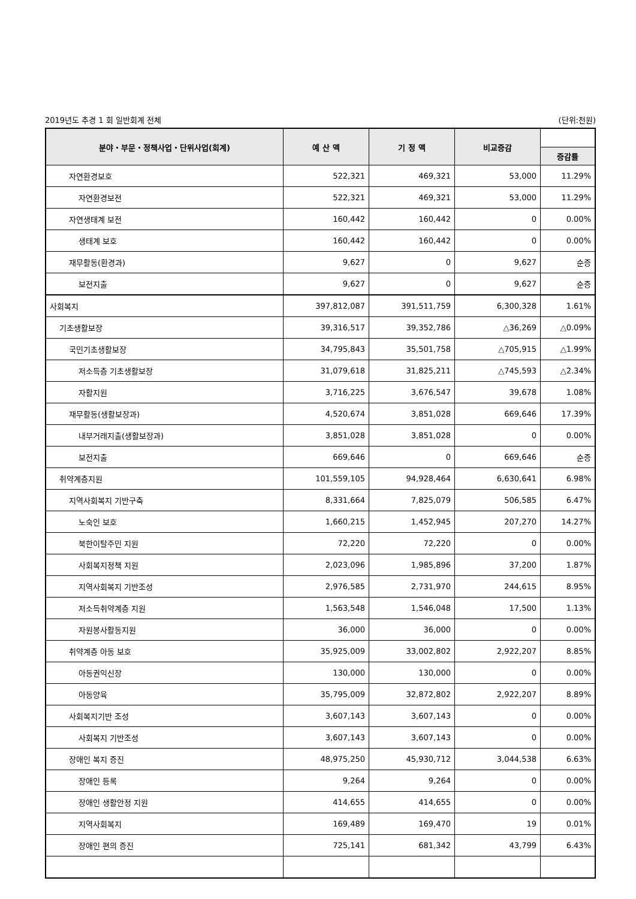2019년도 추경 1 회 일반회계 전체 (단위:천원)
| 분야・부문・정책사업・단위사업(회계) | 예 산 액 | 기 정 액 | 비교증감 | |
| --- | --- | --- | --- | --- |
| | | | | 증감률 |
| 자연환경보호 | 522,321 | 469,321 | 53,000 | 11.29% |
| 자연환경보전 | 522,321 | 469,321 | 53,000 | 11.29% |
| 자연생태계 보전 | 160,442 | 160,442 | 0 | 0.00% |
| 생태계 보호 | 160,442 | 160,442 | 0 | 0.00% |
| 재무활동(환경과) | 9,627 | 0 | 9,627 | 순증 |
| 보전지출 | 9,627 | 0 | 9,627 | 순증 |
| 사회복지 | 397,812,087 | 391,511,759 | 6,300,328 | 1.61% |
| 기초생활보장 | 39,316,517 | 39,352,786 | △36,269 | △0.09% |
| 국민기초생활보장 | 34,795,843 | 35,501,758 | △705,915 | △1.99% |
| 저소득층 기초생활보장 | 31,079,618 | 31,825,211 | △745,593 | △2.34% |
| 자활지원 | 3,716,225 | 3,676,547 | 39,678 | 1.08% |
| 재무활동(생활보장과) | 4,520,674 | 3,851,028 | 669,646 | 17.39% |
| 내부거래지출(생활보장과) | 3,851,028 | 3,851,028 | 0 | 0.00% |
| 보전지출 | 669,646 | 0 | 669,646 | 순증 |
| 취약계층지원 | 101,559,105 | 94,928,464 | 6,630,641 | 6.98% |
| 지역사회복지 기반구축 | 8,331,664 | 7,825,079 | 506,585 | 6.47% |
| 노숙인 보호 | 1,660,215 | 1,452,945 | 207,270 | 14.27% |
| 북한이탈주민 지원 | 72,220 | 72,220 | 0 | 0.00% |
| 사회복지정책 지원 | 2,023,096 | 1,985,896 | 37,200 | 1.87% |
| 지역사회복지 기반조성 | 2,976,585 | 2,731,970 | 244,615 | 8.95% |
| 저소득취약계층 지원 | 1,563,548 | 1,546,048 | 17,500 | 1.13% |
| 자원봉사활동지원 | 36,000 | 36,000 | 0 | 0.00% |
| 취약계층 아동 보호 | 35,925,009 | 33,002,802 | 2,922,207 | 8.85% |
| 아동권익신장 | 130,000 | 130,000 | 0 | 0.00% |
| 아동양육 | 35,795,009 | 32,872,802 | 2,922,207 | 8.89% |
| 사회복지기반 조성 | 3,607,143 | 3,607,143 | 0 | 0.00% |
| 사회복지 기반조성 | 3,607,143 | 3,607,143 | 0 | 0.00% |
| 장애인 복지 증진 | 48,975,250 | 45,930,712 | 3,044,538 | 6.63% |
| 장애인 등록 | 9,264 | 9,264 | 0 | 0.00% |
| 장애인 생활안정 지원 | 414,655 | 414,655 | 0 | 0.00% |
| 지역사회복지 | 169,489 | 169,470 | 19 | 0.01% |
| 장애인 편의 증진 | 725,141 | 681,342 | 43,799 | 6.43% |